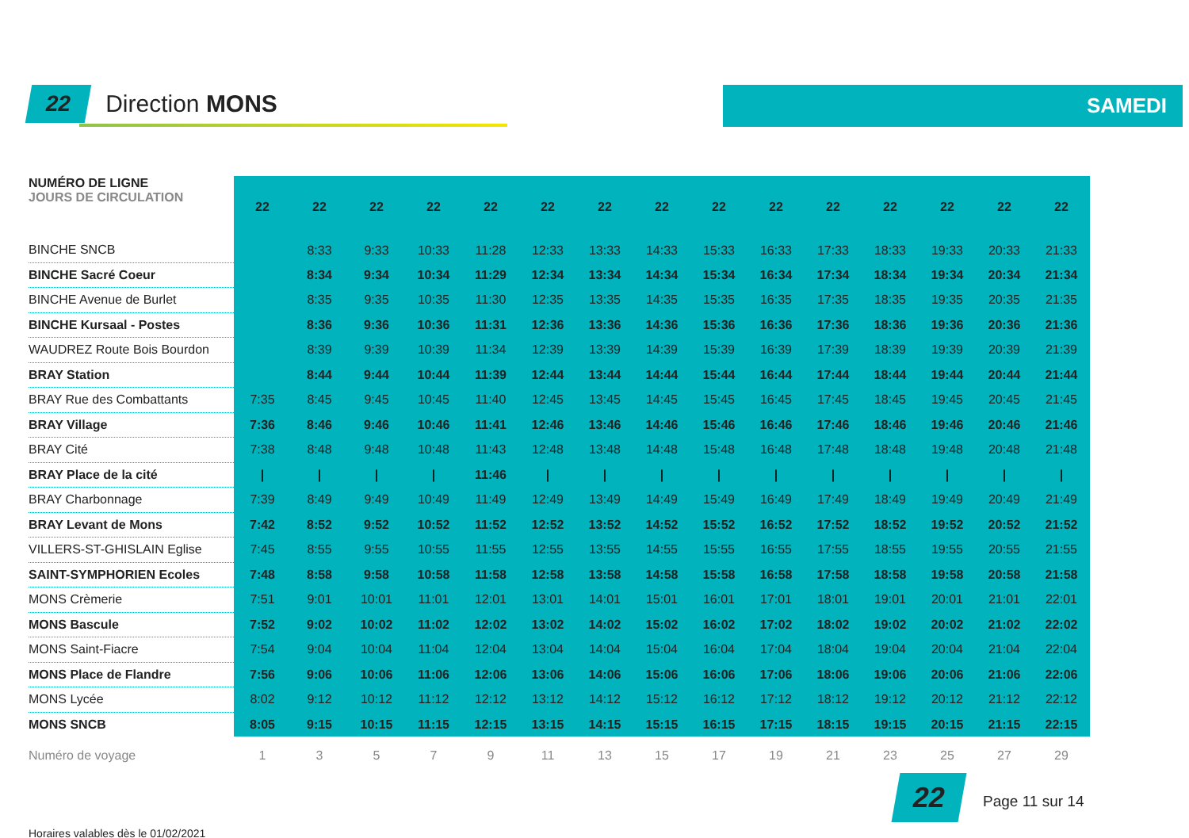22
Direction MONS
SAMEDI
| NUMÉRO DE LIGNE JOURS DE CIRCULATION | 22 | 22 | 22 | 22 | 22 | 22 | 22 | 22 | 22 | 22 | 22 | 22 | 22 | 22 | 22 |
| --- | --- | --- | --- | --- | --- | --- | --- | --- | --- | --- | --- | --- | --- | --- | --- |
| BINCHE SNCB | | 8:33 | 9:33 | 10:33 | 11:28 | 12:33 | 13:33 | 14:33 | 15:33 | 16:33 | 17:33 | 18:33 | 19:33 | 20:33 | 21:33 |
| BINCHE Sacré Coeur | | 8:34 | 9:34 | 10:34 | 11:29 | 12:34 | 13:34 | 14:34 | 15:34 | 16:34 | 17:34 | 18:34 | 19:34 | 20:34 | 21:34 |
| BINCHE Avenue de Burlet | | 8:35 | 9:35 | 10:35 | 11:30 | 12:35 | 13:35 | 14:35 | 15:35 | 16:35 | 17:35 | 18:35 | 19:35 | 20:35 | 21:35 |
| BINCHE Kursaal - Postes | | 8:36 | 9:36 | 10:36 | 11:31 | 12:36 | 13:36 | 14:36 | 15:36 | 16:36 | 17:36 | 18:36 | 19:36 | 20:36 | 21:36 |
| WAUDREZ Route Bois Bourdon | | 8:39 | 9:39 | 10:39 | 11:34 | 12:39 | 13:39 | 14:39 | 15:39 | 16:39 | 17:39 | 18:39 | 19:39 | 20:39 | 21:39 |
| BRAY Station | | 8:44 | 9:44 | 10:44 | 11:39 | 12:44 | 13:44 | 14:44 | 15:44 | 16:44 | 17:44 | 18:44 | 19:44 | 20:44 | 21:44 |
| BRAY Rue des Combattants | 7:35 | 8:45 | 9:45 | 10:45 | 11:40 | 12:45 | 13:45 | 14:45 | 15:45 | 16:45 | 17:45 | 18:45 | 19:45 | 20:45 | 21:45 |
| BRAY Village | 7:36 | 8:46 | 9:46 | 10:46 | 11:41 | 12:46 | 13:46 | 14:46 | 15:46 | 16:46 | 17:46 | 18:46 | 19:46 | 20:46 | 21:46 |
| BRAY Cité | 7:38 | 8:48 | 9:48 | 10:48 | 11:43 | 12:48 | 13:48 | 14:48 | 15:48 | 16:48 | 17:48 | 18:48 | 19:48 | 20:48 | 21:48 |
| BRAY Place de la cité | / | / | / | / | 11:46 | / | / | / | / | / | / | / | / | / | / |
| BRAY Charbonnage | 7:39 | 8:49 | 9:49 | 10:49 | 11:49 | 12:49 | 13:49 | 14:49 | 15:49 | 16:49 | 17:49 | 18:49 | 19:49 | 20:49 | 21:49 |
| BRAY Levant de Mons | 7:42 | 8:52 | 9:52 | 10:52 | 11:52 | 12:52 | 13:52 | 14:52 | 15:52 | 16:52 | 17:52 | 18:52 | 19:52 | 20:52 | 21:52 |
| VILLERS-ST-GHISLAIN Eglise | 7:45 | 8:55 | 9:55 | 10:55 | 11:55 | 12:55 | 13:55 | 14:55 | 15:55 | 16:55 | 17:55 | 18:55 | 19:55 | 20:55 | 21:55 |
| SAINT-SYMPHORIEN Ecoles | 7:48 | 8:58 | 9:58 | 10:58 | 11:58 | 12:58 | 13:58 | 14:58 | 15:58 | 16:58 | 17:58 | 18:58 | 19:58 | 20:58 | 21:58 |
| MONS Crèmerie | 7:51 | 9:01 | 10:01 | 11:01 | 12:01 | 13:01 | 14:01 | 15:01 | 16:01 | 17:01 | 18:01 | 19:01 | 20:01 | 21:01 | 22:01 |
| MONS Bascule | 7:52 | 9:02 | 10:02 | 11:02 | 12:02 | 13:02 | 14:02 | 15:02 | 16:02 | 17:02 | 18:02 | 19:02 | 20:02 | 21:02 | 22:02 |
| MONS Saint-Fiacre | 7:54 | 9:04 | 10:04 | 11:04 | 12:04 | 13:04 | 14:04 | 15:04 | 16:04 | 17:04 | 18:04 | 19:04 | 20:04 | 21:04 | 22:04 |
| MONS Place de Flandre | 7:56 | 9:06 | 10:06 | 11:06 | 12:06 | 13:06 | 14:06 | 15:06 | 16:06 | 17:06 | 18:06 | 19:06 | 20:06 | 21:06 | 22:06 |
| MONS Lycée | 8:02 | 9:12 | 10:12 | 11:12 | 12:12 | 13:12 | 14:12 | 15:12 | 16:12 | 17:12 | 18:12 | 19:12 | 20:12 | 21:12 | 22:12 |
| MONS SNCB | 8:05 | 9:15 | 10:15 | 11:15 | 12:15 | 13:15 | 14:15 | 15:15 | 16:15 | 17:15 | 18:15 | 19:15 | 20:15 | 21:15 | 22:15 |
| Numéro de voyage | 1 | 3 | 5 | 7 | 9 | 11 | 13 | 15 | 17 | 19 | 21 | 23 | 25 | 27 | 29 |
22 Page 11 sur 14
Horaires valables dès le 01/02/2021